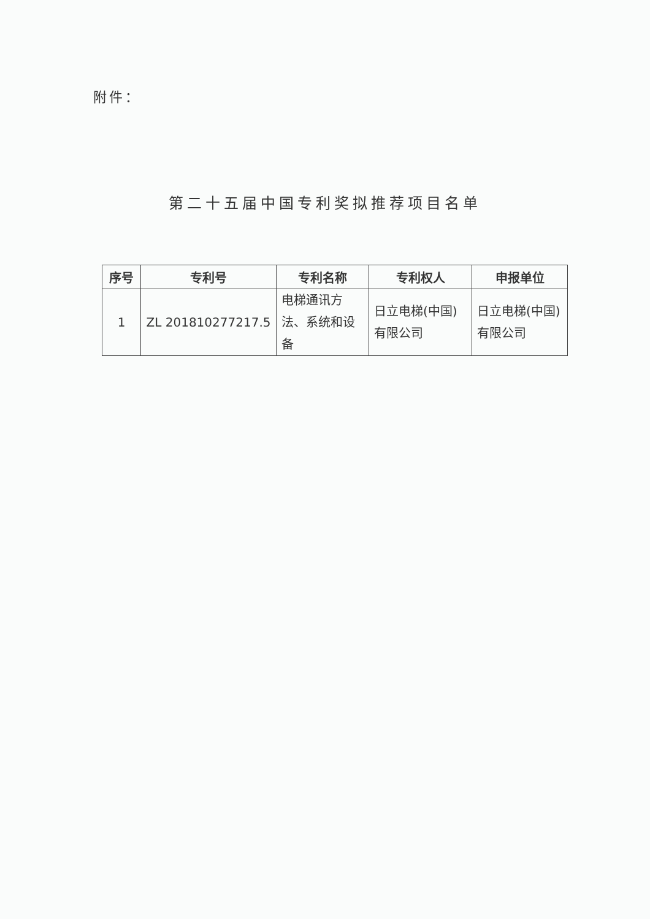附件：
第二十五届中国专利奖拟推荐项目名单
| 序号 | 专利号 | 专利名称 | 专利权人 | 申报单位 |
| --- | --- | --- | --- | --- |
| 1 | ZL 201810277217.5 | 电梯通讯方法、系统和设备 | 日立电梯(中国)有限公司 | 日立电梯(中国)有限公司 |